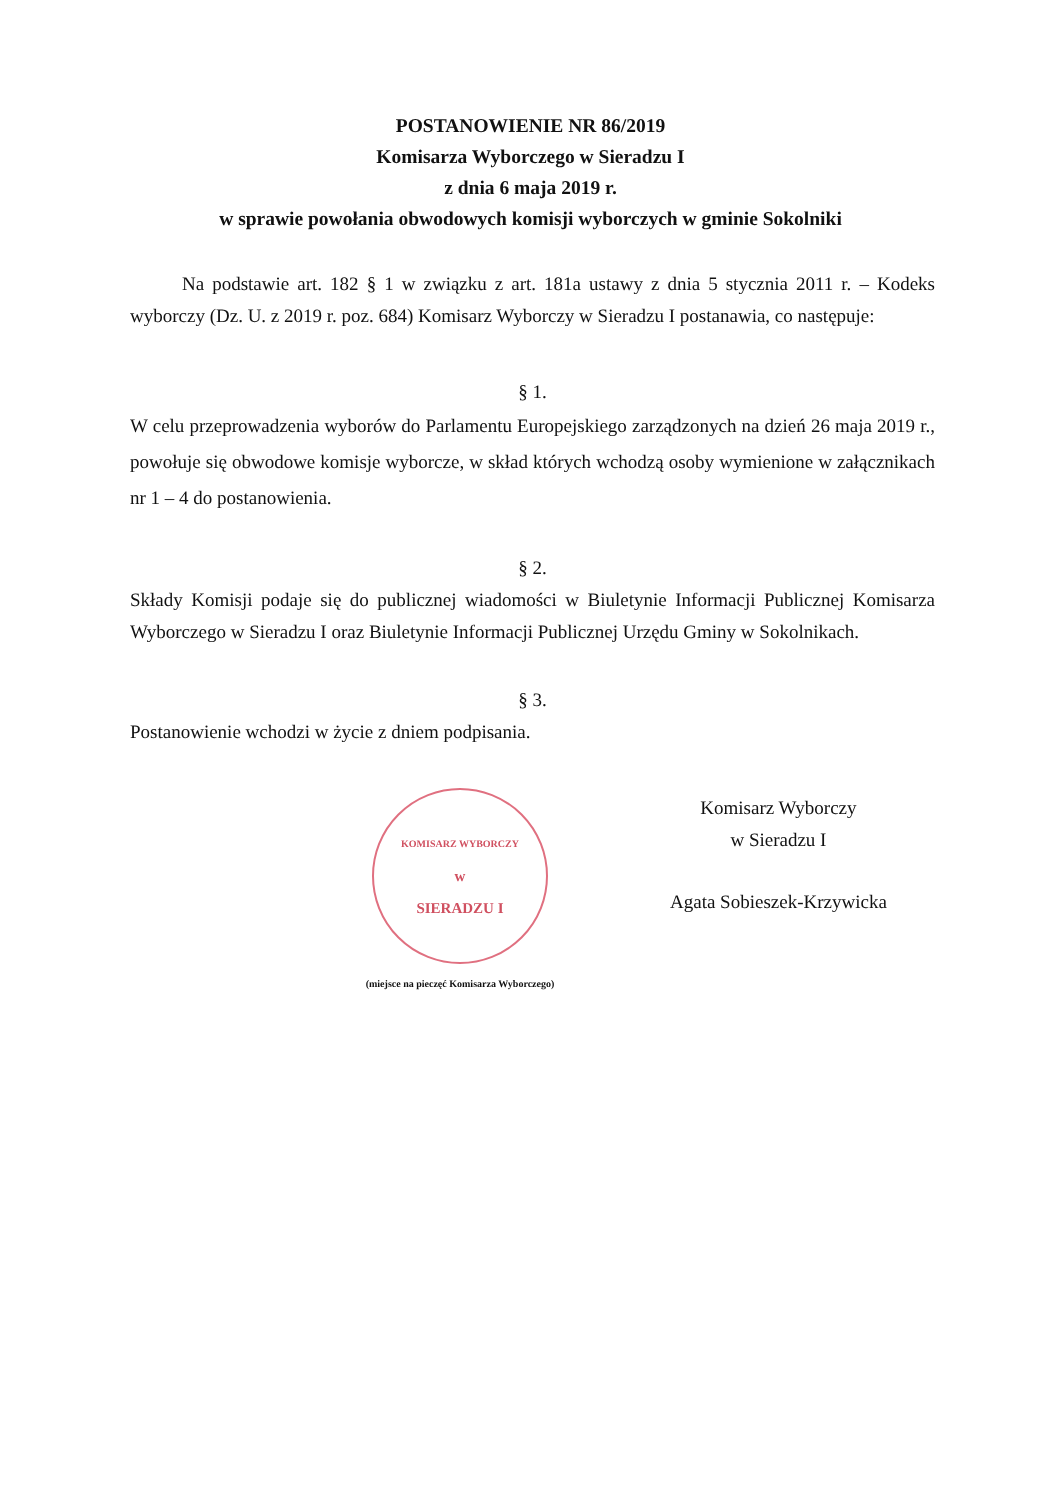POSTANOWIENIE NR 86/2019
Komisarza Wyborczego w Sieradzu I
z dnia 6 maja 2019 r.
w sprawie powołania obwodowych komisji wyborczych w gminie Sokolniki
Na podstawie art. 182 § 1 w związku z art. 181a ustawy z dnia 5 stycznia 2011 r. – Kodeks wyborczy (Dz. U. z 2019 r. poz. 684) Komisarz Wyborczy w Sieradzu I postanawia, co następuje:
§ 1.
W celu przeprowadzenia wyborów do Parlamentu Europejskiego zarządzonych na dzień 26 maja 2019 r., powołuje się obwodowe komisje wyborcze, w skład których wchodzą osoby wymienione w załącznikach nr 1 – 4 do postanowienia.
§ 2.
Składy Komisji podaje się do publicznej wiadomości w Biuletynie Informacji Publicznej Komisarza Wyborczego w Sieradzu I oraz Biuletynie Informacji Publicznej Urzędu Gminy w Sokolnikach.
§ 3.
Postanowienie wchodzi w życie z dniem podpisania.
KOMISARZ WYBORCZY
w
SIERADZU I
(miejsce na pieczęć Komisarza Wyborczego)
Komisarz Wyborczy
w Sieradzu I
Agata Sobieszek-Krzywicka